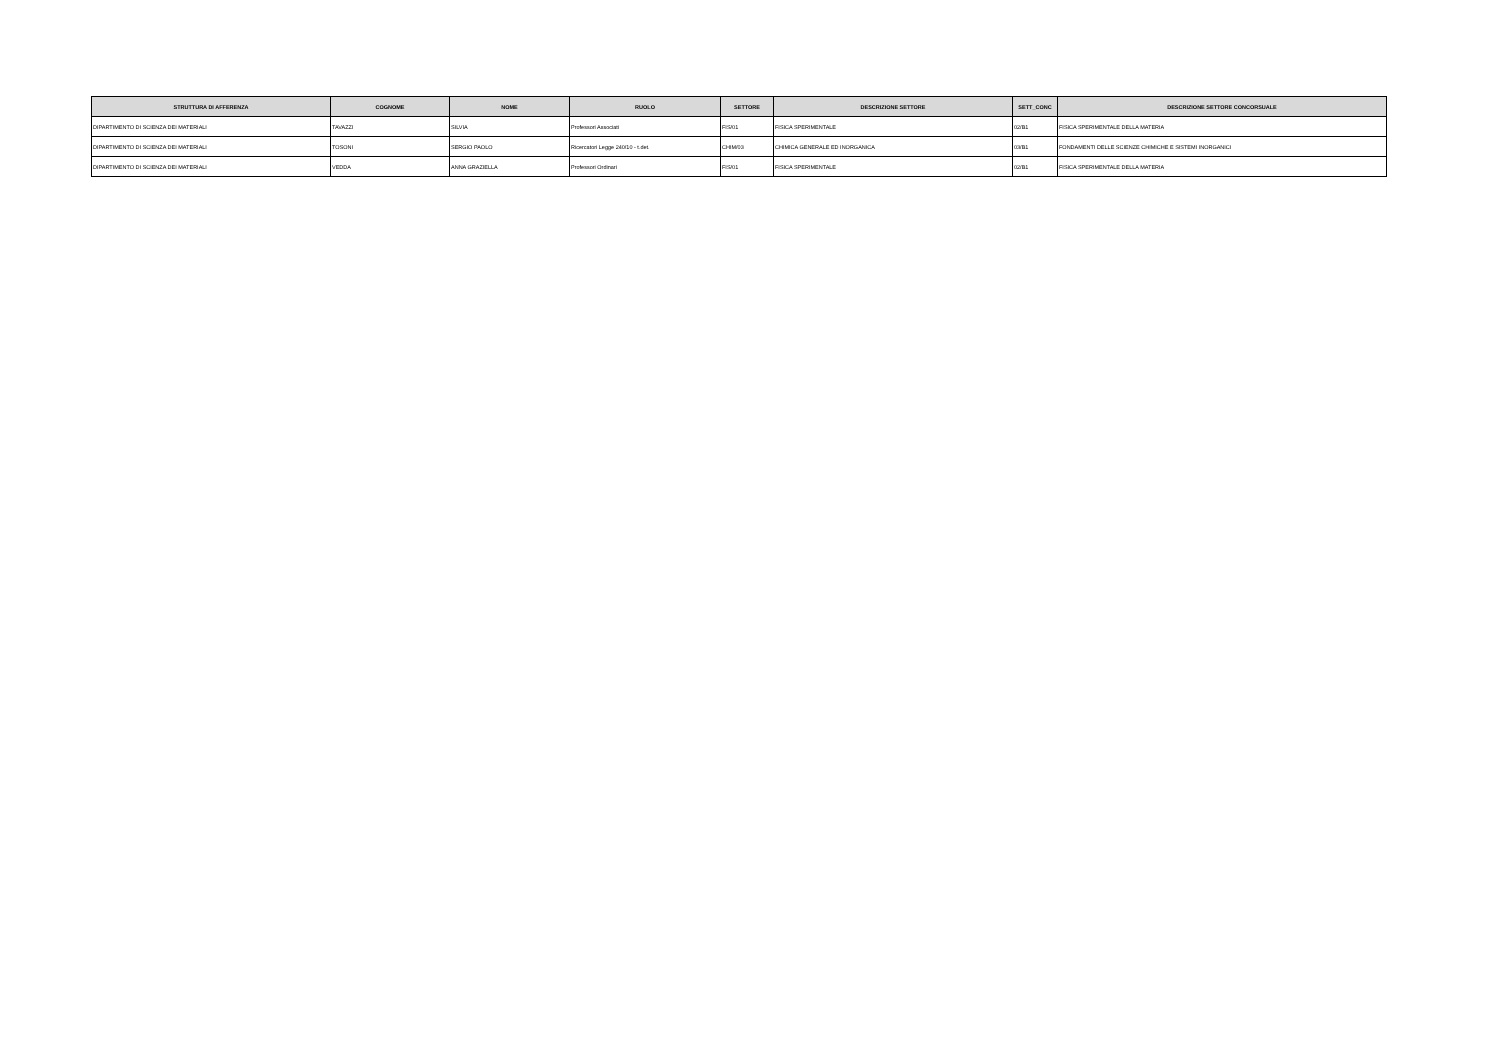| STRUTTURA DI AFFERENZA | COGNOME | NOME | RUOLO | SETTORE | DESCRIZIONE SETTORE | SETT_CONC | DESCRIZIONE SETTORE CONCORSUALE |
| --- | --- | --- | --- | --- | --- | --- | --- |
| DIPARTIMENTO DI SCIENZA DEI MATERIALI | TAVAZZI | SILVIA | Professori Associati | FIS/01 | FISICA SPERIMENTALE | 02/B1 | FISICA SPERIMENTALE DELLA MATERIA |
| DIPARTIMENTO DI SCIENZA DEI MATERIALI | TOSONI | SERGIO PAOLO | Ricercatori Legge 240/10 - t.det. | CHIM/03 | CHIMICA GENERALE ED INORGANICA | 03/B1 | FONDAMENTI DELLE SCIENZE CHIMICHE E SISTEMI INORGANICI |
| DIPARTIMENTO DI SCIENZA DEI MATERIALI | VEDDA | ANNA GRAZIELLA | Professori Ordinari | FIS/01 | FISICA SPERIMENTALE | 02/B1 | FISICA SPERIMENTALE DELLA MATERIA |